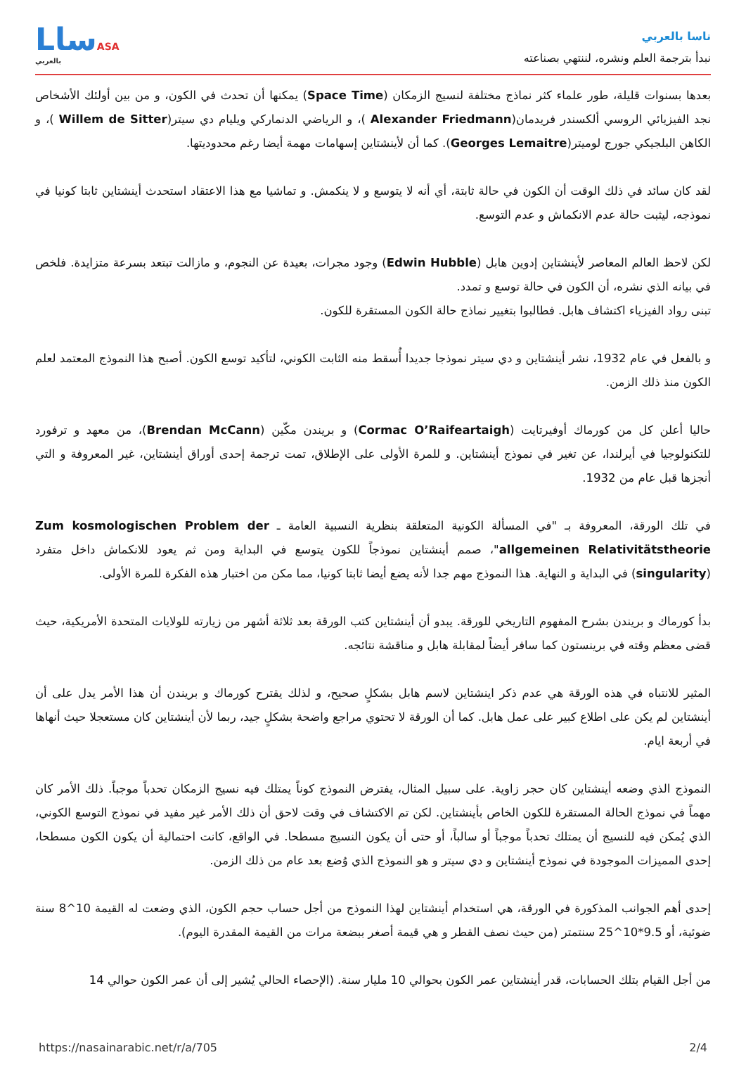ناسا بالعربي
نبدأ بترجمة العلم ونشره، لننتهي بصناعته
LساASA
بالعربي
بعدها بسنوات قليلة، طور علماء كثر نماذج مختلفة لنسيج الزمكان (Space Time) يمكنها أن تحدث في الكون، و من بين أولئك الأشخاص نجد الفيزيائي الروسي ألكسندر فريدمان(Alexander Friedmann )، و الرياضي الدنماركي ويليام دي سيتر(Willem de Sitter )، و الكاهن البلجيكي جورج لوميتر(Georges Lemaitre). كما أن لأينشتاين إسهامات مهمة أيضا رغم محدوديتها.
لقد كان سائد في ذلك الوقت أن الكون في حالة ثابتة، أي أنه لا يتوسع و لا ينكمش. و تماشيا مع هذا الاعتقاد استحدث أينشتاين ثابتا كونيا في نموذجه، ليثبت حالة عدم الانكماش و عدم التوسع.
لكن لاحظ العالم المعاصر لأينشتاين إدوين هابل (Edwin Hubble) وجود مجرات، بعيدة عن النجوم، و مازالت تبتعد بسرعة متزايدة. فلخص في بيانه الذي نشره، أن الكون في حالة توسع و تمدد.
تبنى رواد الفيزياء اكتشاف هابل. فطالبوا بتغيير نماذج حالة الكون المستقرة للكون.
و بالفعل في عام 1932، نشر أينشتاين و دي سيتر نموذجا جديدا أُسقط منه الثابت الكوني، لتأكيد توسع الكون. أصبح هذا النموذج المعتمد لعلم الكون منذ ذلك الزمن.
حاليا أعلن كل من كورماك أوفيرتايت (Cormac O’Raifeartaigh) و بريندن مكّين (Brendan McCann)، من معهد و ترفورد للتكنولوجيا في أيرلندا، عن تغير في نموذج أينشتاين. و للمرة الأولى على الإطلاق، تمت ترجمة إحدى أوراق أينشتاين، غير المعروفة و التي أنجزها قبل عام من 1932.
في تلك الورقة، المعروفة بـ "في المسألة الكونية المتعلقة بنظرية النسبية العامة ـ Zum kosmologischen Problem der allgemeinen Relativitätstheorie"، صمم أينشتاين نموذجاً للكون يتوسع في البداية ومن ثم يعود للانكماش داخل متفرد (singularity) في البداية و النهاية. هذا النموذج مهم جدا لأنه يضع أيضا ثابتا كونيا، مما مكن من اختبار هذه الفكرة للمرة الأولى.
بدأ كورماك و بريندن بشرح المفهوم التاريخي للورقة. يبدو أن أينشتاين كتب الورقة بعد ثلاثة أشهر من زيارته للولايات المتحدة الأمريكية، حيث قضى معظم وقته في برينستون كما سافر أيضاً لمقابلة هابل و مناقشة نتائجه.
المثير للانتباه في هذه الورقة هي عدم ذكر اينشتاين لاسم هابل بشكلٍ صحيح، و لذلك يقترح كورماك و بريندن أن هذا الأمر يدل على أن أينشتاين لم يكن على اطلاع كبير على عمل هابل. كما أن الورقة لا تحتوي مراجع واضحة بشكلٍ جيد، ربما لأن أينشتاين كان مستعجلا حيث أنهاها في أربعة ايام.
النموذج الذي وضعه أينشتاين كان حجر زاوية. على سبيل المثال، يفترض النموذج كوناً يمتلك فيه نسيج الزمكان تحدباً موجباً. ذلك الأمر كان مهماً في نموذج الحالة المستقرة للكون الخاص بأينشتاين. لكن تم الاكتشاف في وقت لاحق أن ذلك الأمر غير مفيد في نموذج التوسع الكوني، الذي يُمكن فيه للنسيج أن يمتلك تحدباً موجباً أو سالباً، أو حتى أن يكون النسيج مسطحا. في الواقع، كانت احتمالية أن يكون الكون مسطحا، إحدى المميزات الموجودة في نموذج أينشتاين و دي سيتر و هو النموذج الذي وُضع بعد عام من ذلك الزمن.
إحدى أهم الجوانب المذكورة في الورقة، هي استخدام أينشتاين لهذا النموذج من أجل حساب حجم الكون، الذي وضعت له القيمة 10^8 سنة ضوئية، أو 9.5*10^25 سنتمتر (من حيث نصف القطر و هي قيمة أصغر ببضعة مرات من القيمة المقدرة اليوم).
من أجل القيام بتلك الحسابات، قدر أينشتاين عمر الكون بحوالي 10 مليار سنة. (الإحصاء الحالي يُشير إلى أن عمر الكون حوالي 14
https://nasainarabic.net/r/a/705 2/4